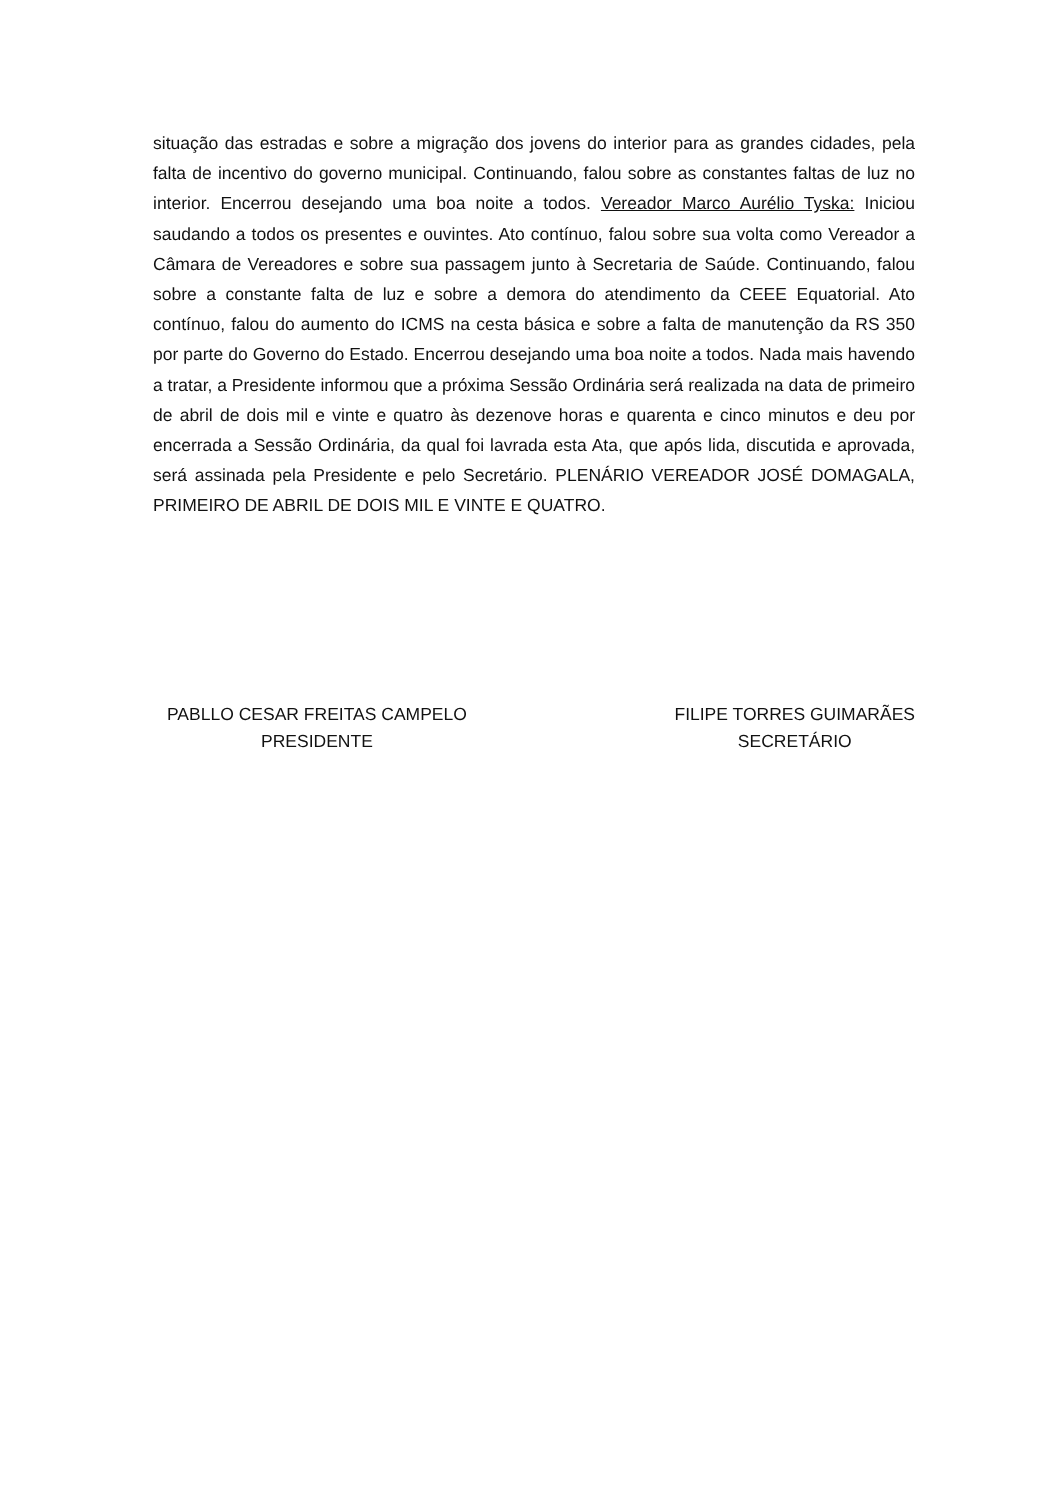situação das estradas e sobre a migração dos jovens do interior para as grandes cidades, pela falta de incentivo do governo municipal. Continuando, falou sobre as constantes faltas de luz no interior. Encerrou desejando uma boa noite a todos. Vereador Marco Aurélio Tyska: Iniciou saudando a todos os presentes e ouvintes. Ato contínuo, falou sobre sua volta como Vereador a Câmara de Vereadores e sobre sua passagem junto à Secretaria de Saúde. Continuando, falou sobre a constante falta de luz e sobre a demora do atendimento da CEEE Equatorial. Ato contínuo, falou do aumento do ICMS na cesta básica e sobre a falta de manutenção da RS 350 por parte do Governo do Estado. Encerrou desejando uma boa noite a todos. Nada mais havendo a tratar, a Presidente informou que a próxima Sessão Ordinária será realizada na data de primeiro de abril de dois mil e vinte e quatro às dezenove horas e quarenta e cinco minutos e deu por encerrada a Sessão Ordinária, da qual foi lavrada esta Ata, que após lida, discutida e aprovada, será assinada pela Presidente e pelo Secretário. PLENÁRIO VEREADOR JOSÉ DOMAGALA, PRIMEIRO DE ABRIL DE DOIS MIL E VINTE E QUATRO.
PABLLO CESAR FREITAS CAMPELO
PRESIDENTE
FILIPE TORRES GUIMARÃES
SECRETÁRIO